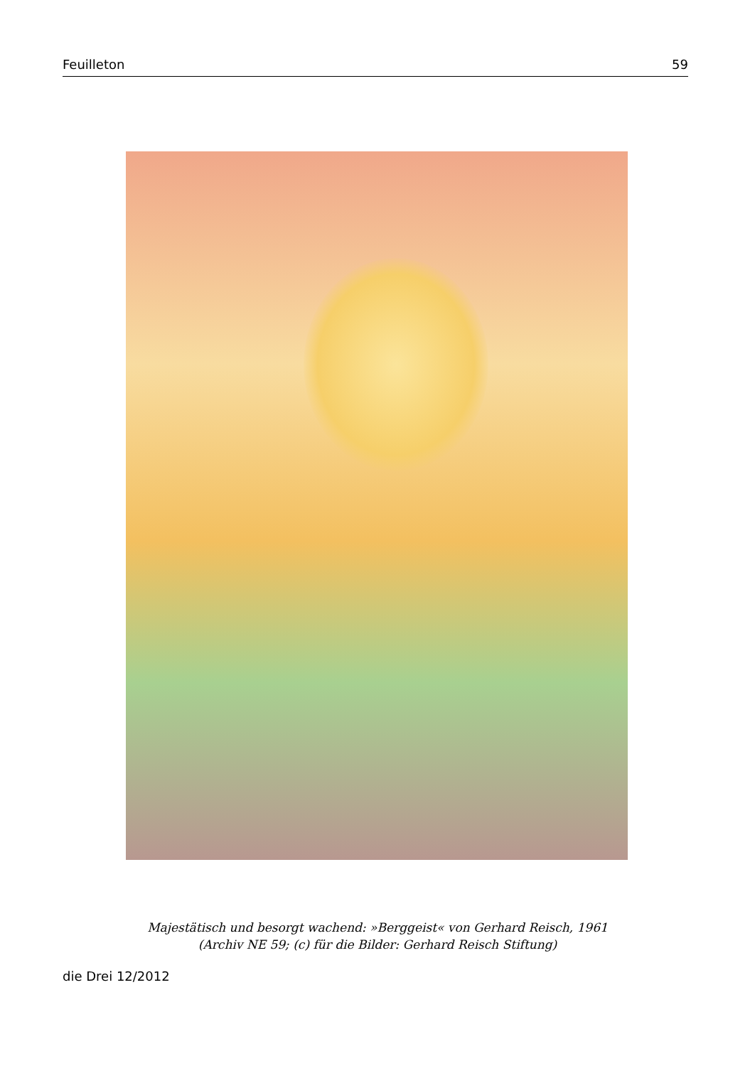Feuilleton 59
Majestätisch und besorgt wachend: »Berggeist« von Gerhard Reisch, 1961
(Archiv NE 59; (c) für die Bilder: Gerhard Reisch Stiftung)
die Drei 12/2012